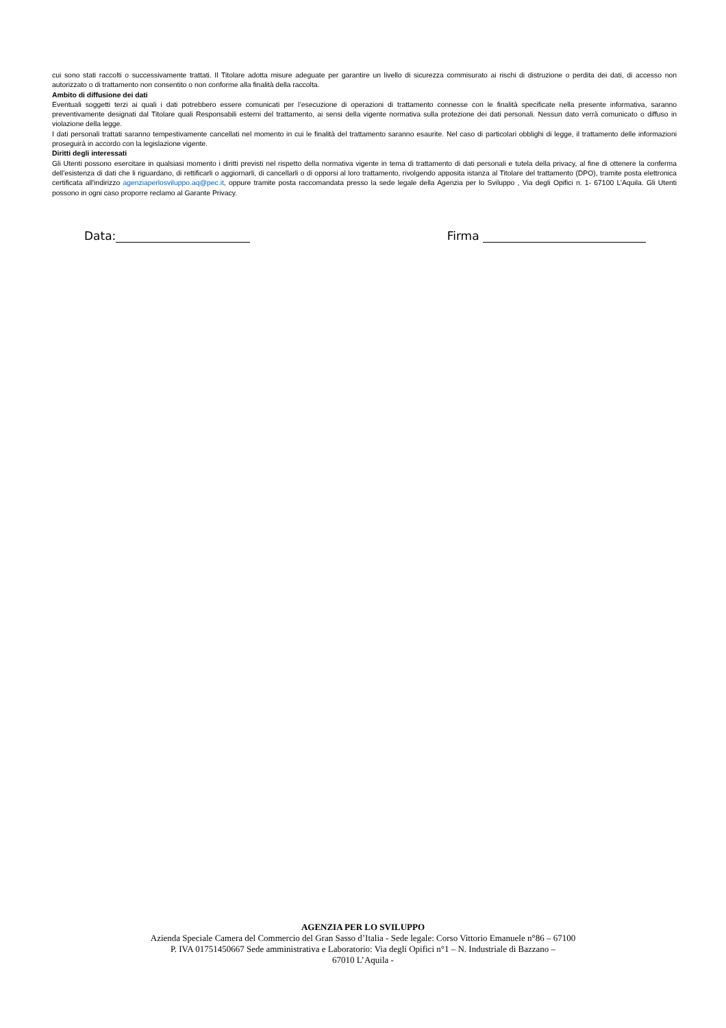cui sono stati raccolti o successivamente trattati. Il Titolare adotta misure adeguate per garantire un livello di sicurezza commisurato ai rischi di distruzione o perdita dei dati, di accesso non autorizzato o di trattamento non consentito o non conforme alla finalità della raccolta.
Ambito di diffusione dei dati
Eventuali soggetti terzi ai quali i dati potrebbero essere comunicati per l’esecuzione di operazioni di trattamento connesse con le finalità specificate nella presente informativa, saranno preventivamente designati dal Titolare quali Responsabili esterni del trattamento, ai sensi della vigente normativa sulla protezione dei dati personali. Nessun dato verrà comunicato o diffuso in violazione della legge.
I dati personali trattati saranno tempestivamente cancellati nel momento in cui le finalità del trattamento saranno esaurite. Nel caso di particolari obblighi di legge, il trattamento delle informazioni proseguirà in accordo con la legislazione vigente.
Diritti degli interessati
Gli Utenti possono esercitare in qualsiasi momento i diritti previsti nel rispetto della normativa vigente in tema di trattamento di dati personali e tutela della privacy, al fine di ottenere la conferma dell'esistenza di dati che li riguardano, di rettificarli o aggiornarli, di cancellarli o di opporsi al loro trattamento, rivolgendo apposita istanza al Titolare del trattamento (DPO), tramite posta elettronica certificata all'indirizzo agenziaperlosviluppo.aq@pec.it, oppure tramite posta raccomandata presso la sede legale della Agenzia per lo Sviluppo , Via degli Opifici n. 1- 67100 L’Aquila. Gli Utenti possono in ogni caso proporre reclamo al Garante Privacy.
Data: Firma
AGENZIA PER LO SVILUPPO
Azienda Speciale Camera del Commercio del Gran Sasso d’Italia - Sede legale: Corso Vittorio Emanuele n°86 – 67100
P. IVA 01751450667 Sede amministrativa e Laboratorio: Via degli Opifici n°1 – N. Industriale di Bazzano –
67010 L’Aquila -